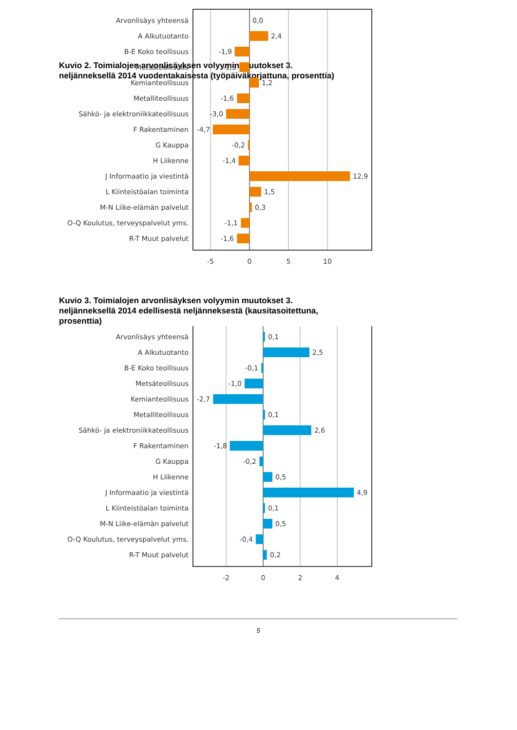Kuvio 2. Toimialojen arvonlisäyksen volyymin muutokset 3. neljänneksellä 2014 vuodentakaisesta (työpäiväkorjattuna, prosenttia)
Arvonlisäys yhteensä
0,0
A Alkutuotanto
2,4
B-E Koko teollisuus
-1,9
Metsäteollisuus
-1,3
Kemianteollisuus
1,2
Metalliteollisuus
-1,6
Sähkö- ja elektroniikkateollisuus
-3,0
F Rakentaminen
-4,7
G Kauppa
-0,2
H Liikenne
-1,4
J Informaatio ja viestintä
12,9
L Kiinteistöalan toiminta
1,5
M-N Liike-elämän palvelut
0,3
O-Q Koulutus, terveyspalvelut yms.
-1,1
R-T Muut palvelut
-1,6
-5
0
5
10
Kuvio 3. Toimialojen arvonlisäyksen volyymin muutokset 3. neljänneksellä 2014 edellisestä neljänneksestä (kausitasoitettuna, prosenttia)
Arvonlisäys yhteensä
0,1
A Alkutuotanto
2,5
B-E Koko teollisuus
-0,1
Metsäteollisuus
-1,0
Kemianteollisuus
-2,7
Metalliteollisuus
0,1
Sähkö- ja elektroniikkateollisuus
2,6
F Rakentaminen
-1,8
G Kauppa
-0,2
H Liikenne
0,5
J Informaatio ja viestintä
4,9
L Kiinteistöalan toiminta
0,1
M-N Liike-elämän palvelut
0,5
O-Q Koulutus, terveyspalvelut yms.
-0,4
R-T Muut palvelut
0,2
-2
0
2
4
5